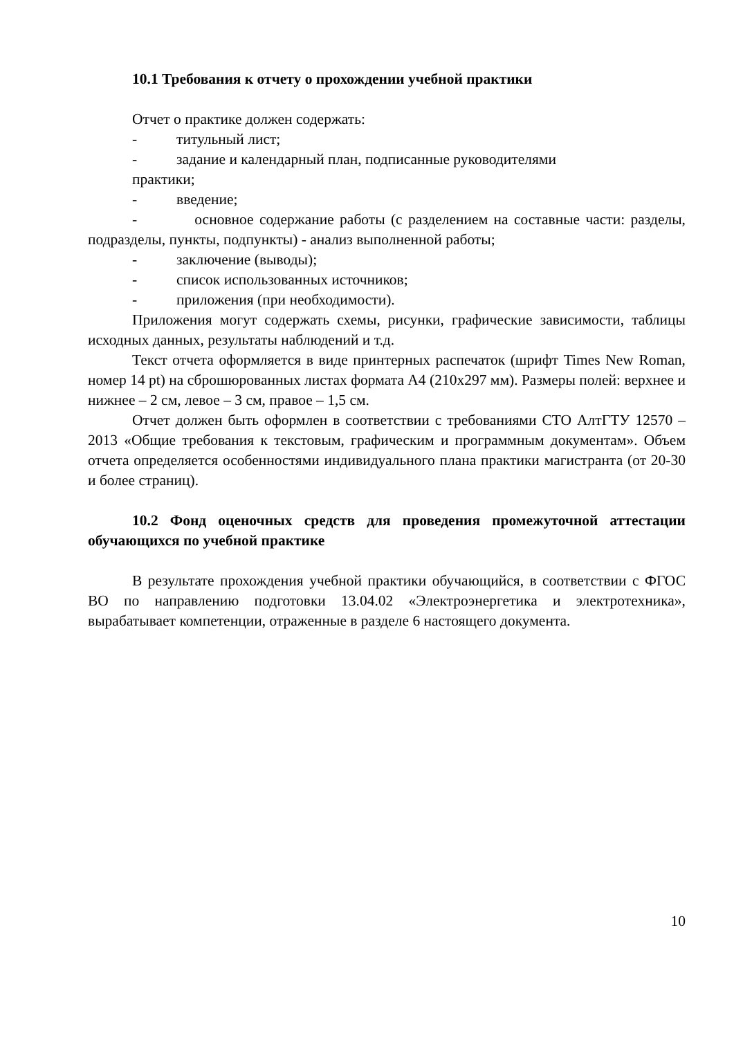10.1 Требования к отчету о прохождении учебной практики
Отчет о практике должен содержать:
- титульный лист;
- задание и календарный план, подписанные руководителями
практики;
- введение;
- основное содержание работы (с разделением на составные части: разделы, подразделы, пункты, подпункты) - анализ выполненной работы;
- заключение (выводы);
- список использованных источников;
- приложения (при необходимости).
Приложения могут содержать схемы, рисунки, графические зависимости, таблицы исходных данных, результаты наблюдений и т.д.
Текст отчета оформляется в виде принтерных распечаток (шрифт Times New Roman, номер 14 pt) на сброшюрованных листах формата А4 (210х297 мм). Размеры полей: верхнее и нижнее – 2 см, левое – 3 см, правое – 1,5 см.
Отчет должен быть оформлен в соответствии с требованиями СТО АлтГТУ 12570 – 2013 «Общие требования к текстовым, графическим и программным документам». Объем отчета определяется особенностями индивидуального плана практики магистранта (от 20-30 и более страниц).
10.2 Фонд оценочных средств для проведения промежуточной аттестации обучающихся по учебной практике
В результате прохождения учебной практики обучающийся, в соответствии с ФГОС ВО по направлению подготовки 13.04.02 «Электроэнергетика и электротехника», вырабатывает компетенции, отраженные в разделе 6 настоящего документа.
10